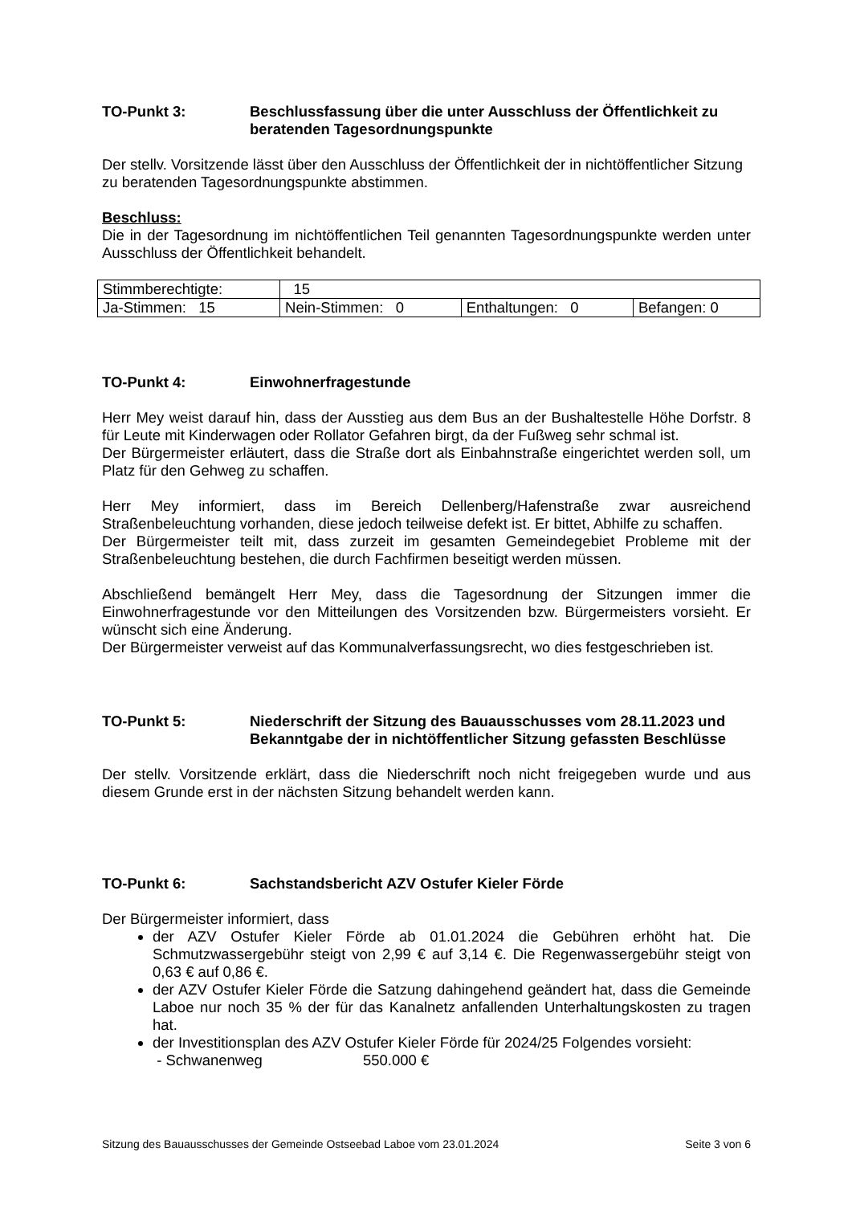TO-Punkt 3: Beschlussfassung über die unter Ausschluss der Öffentlichkeit zu beratenden Tagesordnungspunkte
Der stellv. Vorsitzende lässt über den Ausschluss der Öffentlichkeit der in nichtöffentlicher Sitzung zu beratenden Tagesordnungspunkte abstimmen.
Beschluss:
Die in der Tagesordnung im nichtöffentlichen Teil genannten Tagesordnungspunkte werden unter Ausschluss der Öffentlichkeit behandelt.
| Stimmberechtigte: | 15 | | |
| Ja-Stimmen: 15 | Nein-Stimmen: 0 | Enthaltungen: 0 | Befangen: 0 |
TO-Punkt 4: Einwohnerfragestunde
Herr Mey weist darauf hin, dass der Ausstieg aus dem Bus an der Bushaltestelle Höhe Dorfstr. 8 für Leute mit Kinderwagen oder Rollator Gefahren birgt, da der Fußweg sehr schmal ist.
Der Bürgermeister erläutert, dass die Straße dort als Einbahnstraße eingerichtet werden soll, um Platz für den Gehweg zu schaffen.
Herr Mey informiert, dass im Bereich Dellenberg/Hafenstraße zwar ausreichend Straßenbeleuchtung vorhanden, diese jedoch teilweise defekt ist. Er bittet, Abhilfe zu schaffen.
Der Bürgermeister teilt mit, dass zurzeit im gesamten Gemeindegebiet Probleme mit der Straßenbeleuchtung bestehen, die durch Fachfirmen beseitigt werden müssen.
Abschließend bemängelt Herr Mey, dass die Tagesordnung der Sitzungen immer die Einwohnerfragestunde vor den Mitteilungen des Vorsitzenden bzw. Bürgermeisters vorsieht. Er wünscht sich eine Änderung.
Der Bürgermeister verweist auf das Kommunalverfassungsrecht, wo dies festgeschrieben ist.
TO-Punkt 5: Niederschrift der Sitzung des Bauausschusses vom 28.11.2023 und Bekanntgabe der in nichtöffentlicher Sitzung gefassten Beschlüsse
Der stellv. Vorsitzende erklärt, dass die Niederschrift noch nicht freigegeben wurde und aus diesem Grunde erst in der nächsten Sitzung behandelt werden kann.
TO-Punkt 6: Sachstandsbericht AZV Ostufer Kieler Förde
Der Bürgermeister informiert, dass
der AZV Ostufer Kieler Förde ab 01.01.2024 die Gebühren erhöht hat. Die Schmutzwassergebühr steigt von 2,99 € auf 3,14 €. Die Regenwassergebühr steigt von 0,63 € auf 0,86 €.
der AZV Ostufer Kieler Förde die Satzung dahingehend geändert hat, dass die Gemeinde Laboe nur noch 35 % der für das Kanalnetz anfallenden Unterhaltungskosten zu tragen hat.
der Investitionsplan des AZV Ostufer Kieler Förde für 2024/25 Folgendes vorsieht:
- Schwanenweg 550.000 €
Sitzung des Bauausschusses der Gemeinde Ostseebad Laboe vom 23.01.2024 Seite 3 von 6